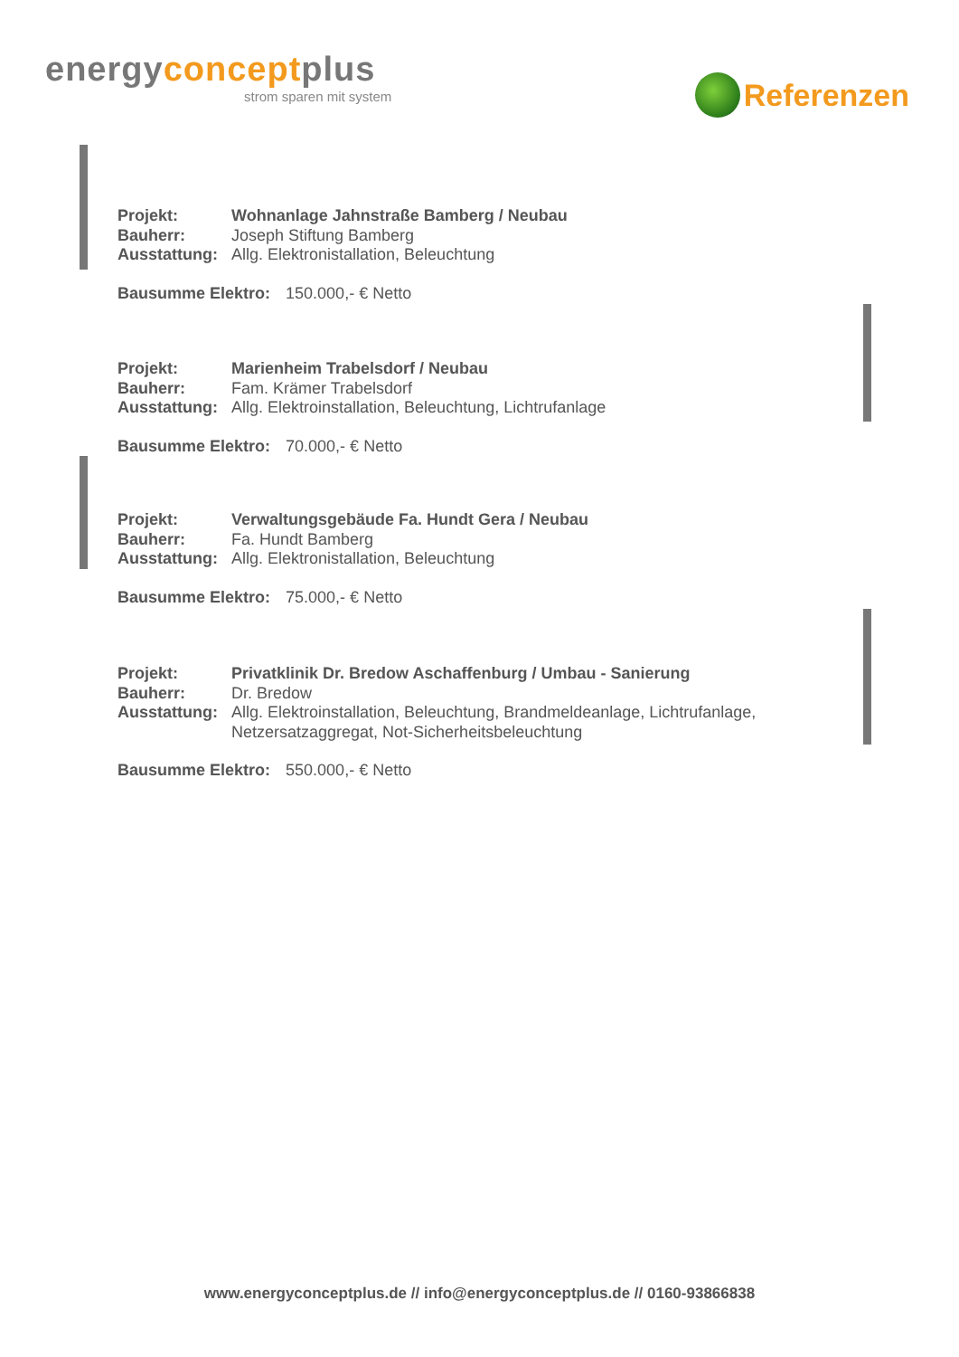energyconceptplus
strom sparen mit system
Referenzen
| Projekt: | Wohnanlage Jahnstraße Bamberg / Neubau |
| Bauherr: | Joseph Stiftung Bamberg |
| Ausstattung: | Allg. Elektronistallation, Beleuchtung |
Bausumme Elektro: 150.000,- € Netto
| Projekt: | Marienheim Trabelsdorf / Neubau |
| Bauherr: | Fam. Krämer Trabelsdorf |
| Ausstattung: | Allg. Elektroinstallation, Beleuchtung, Lichtrufanlage |
Bausumme Elektro: 70.000,- € Netto
| Projekt: | Verwaltungsgebäude Fa. Hundt Gera / Neubau |
| Bauherr: | Fa. Hundt Bamberg |
| Ausstattung: | Allg. Elektronistallation, Beleuchtung |
Bausumme Elektro: 75.000,- € Netto
| Projekt: | Privatklinik Dr. Bredow Aschaffenburg / Umbau - Sanierung |
| Bauherr: | Dr. Bredow |
| Ausstattung: | Allg. Elektroinstallation, Beleuchtung, Brandmeldeanlage, Lichtrufanlage, Netzersatzaggregat, Not-Sicherheitsbeleuchtung |
Bausumme Elektro: 550.000,- € Netto
www.energyconceptplus.de // info@energyconceptplus.de // 0160-93866838